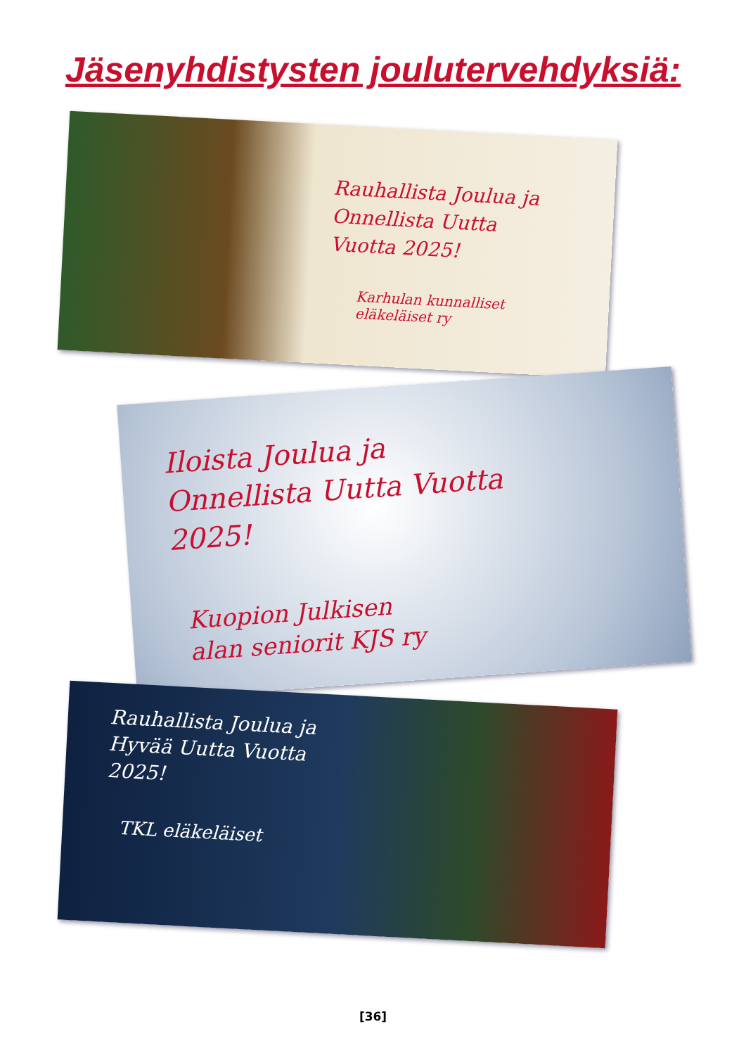Jäsenyhdistysten joulutervehdyksiä:
Rauhallista Joulua ja
Onnellista Uutta
Vuotta 2025!
Karhulan kunnalliset
eläkeläiset ry
Iloista Joulua ja
Onnellista Uutta Vuotta
2025!
Kuopion Julkisen
alan seniorit KJS ry
Rauhallista Joulua ja
Hyvää Uutta Vuotta
2025!
TKL eläkeläiset
[36]